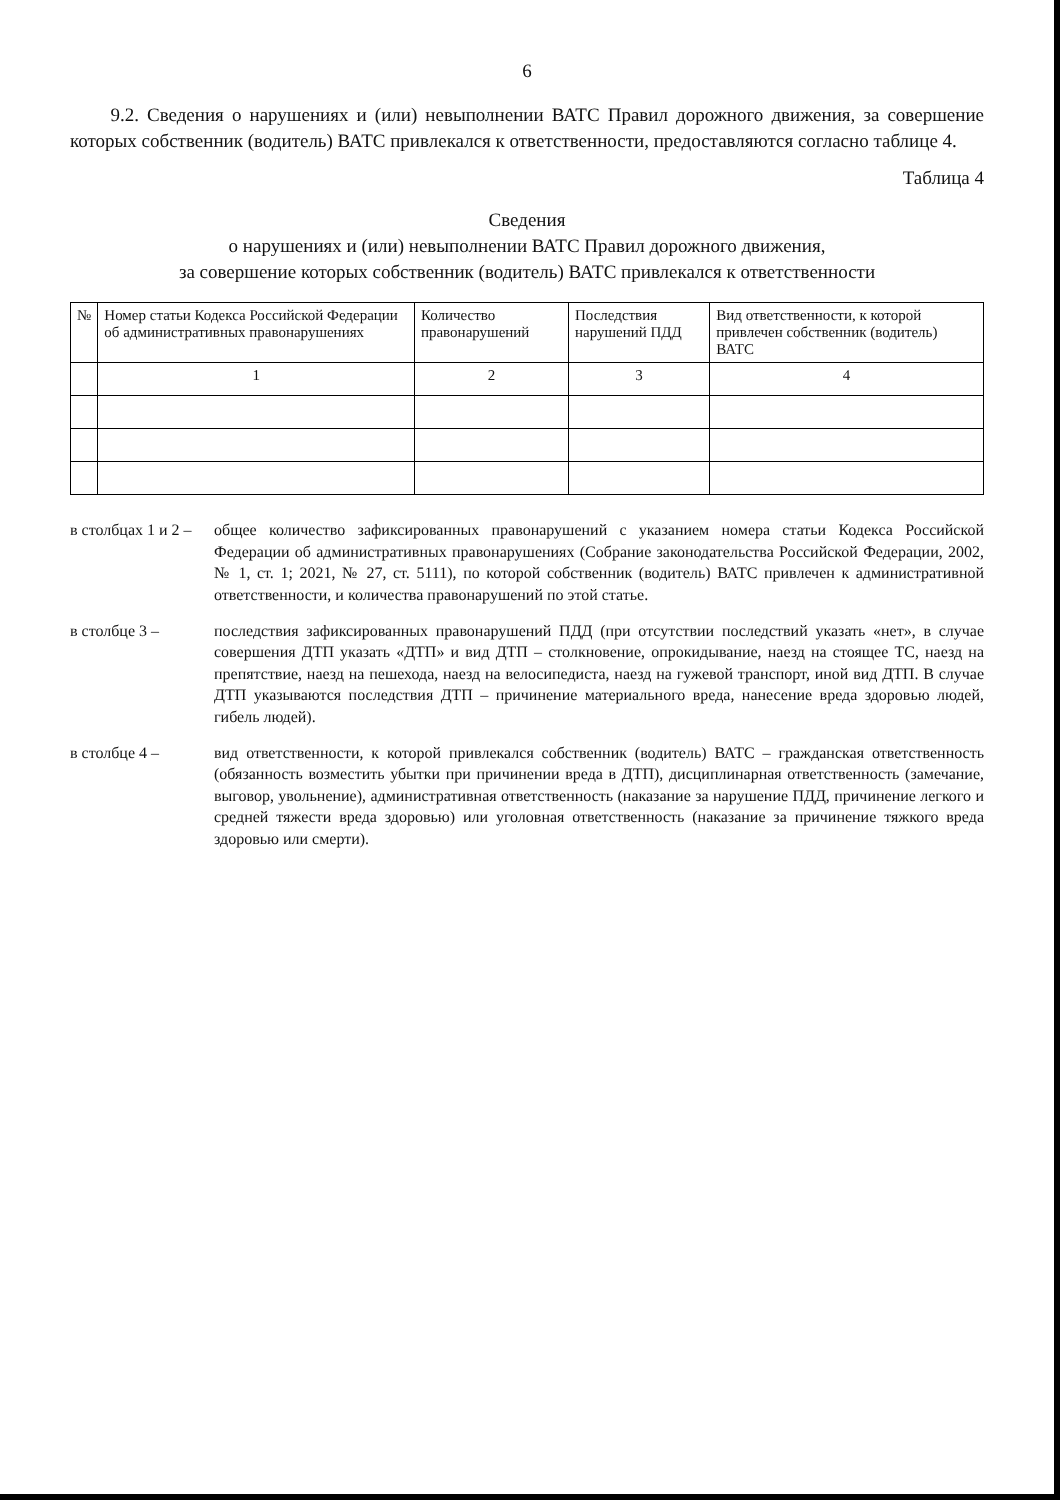6
9.2. Сведения о нарушениях и (или) невыполнении ВАТС Правил дорожного движения, за совершение которых собственник (водитель) ВАТС привлекался к ответственности, предоставляются согласно таблице 4.
Таблица 4
Сведения
о нарушениях и (или) невыполнении ВАТС Правил дорожного движения,
за совершение которых собственник (водитель) ВАТС привлекался к ответственности
| № | Номер статьи Кодекса Российской Федерации об административных правонарушениях | Количество правонарушений | Последствия нарушений ПДД | Вид ответственности, к которой привлечен собственник (водитель) ВАТС |
| --- | --- | --- | --- | --- |
| | 1 | 2 | 3 | 4 |
в столбцах 1 и 2 – общее количество зафиксированных правонарушений с указанием номера статьи Кодекса Российской Федерации об административных правонарушениях (Собрание законодательства Российской Федерации, 2002, № 1, ст. 1; 2021, № 27, ст. 5111), по которой собственник (водитель) ВАТС привлечен к административной ответственности, и количества правонарушений по этой статье.
в столбце 3 – последствия зафиксированных правонарушений ПДД (при отсутствии последствий указать «нет», в случае совершения ДТП указать «ДТП» и вид ДТП – столкновение, опрокидывание, наезд на стоящее ТС, наезд на препятствие, наезд на пешехода, наезд на велосипедиста, наезд на гужевой транспорт, иной вид ДТП. В случае ДТП указываются последствия ДТП – причинение материального вреда, нанесение вреда здоровью людей, гибель людей).
в столбце 4 – вид ответственности, к которой привлекался собственник (водитель) ВАТС – гражданская ответственность (обязанность возместить убытки при причинении вреда в ДТП), дисциплинарная ответственность (замечание, выговор, увольнение), административная ответственность (наказание за нарушение ПДД, причинение легкого и средней тяжести вреда здоровью) или уголовная ответственность (наказание за причинение тяжкого вреда здоровью или смерти).